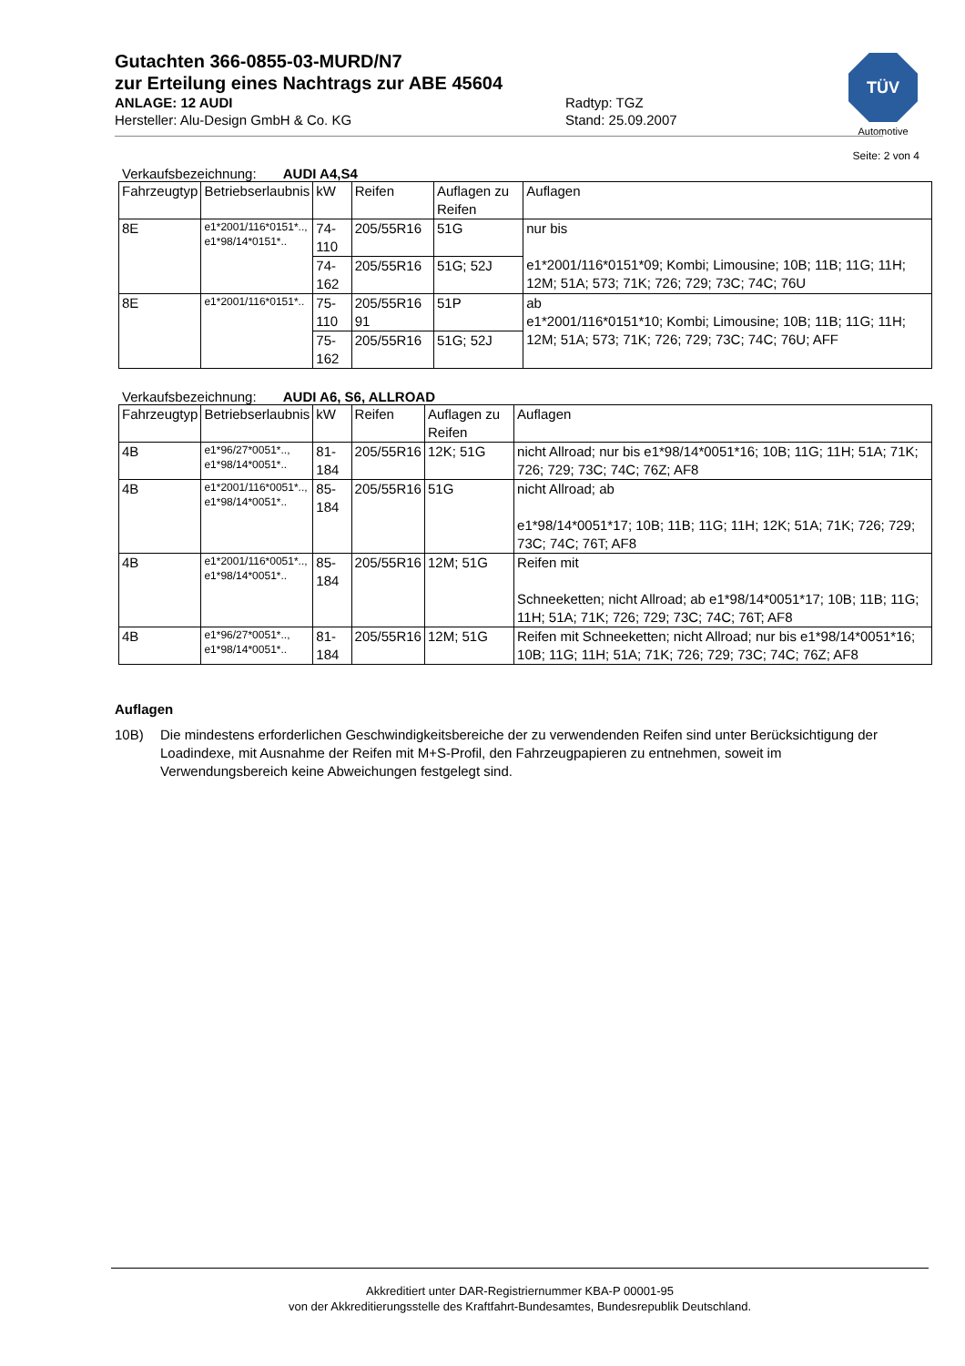TÜV
Automotive
Gutachten 366-0855-03-MURD/N7
zur Erteilung eines Nachtrags zur ABE 45604
ANLAGE: 12 AUDI
Hersteller: Alu-Design GmbH & Co. KG
Radtyp: TGZ
Stand: 25.09.2007
Seite: 2 von 4
Verkaufsbezeichnung: AUDI A4,S4
| Fahrzeugtyp | Betriebserlaubnis | kW | Reifen | Auflagen zu Reifen | Auflagen |
| --- | --- | --- | --- | --- | --- |
| 8E | e1*2001/116*0151*.., e1*98/14*0151*.. | 74-110 | 205/55R16 | 51G | nur bis e1*2001/116*0151*09; Kombi; Limousine; 10B; 11B; 11G; 11H; 12M; 51A; 573; 71K; 726; 729; 73C; 74C; 76U |
| | | 74-162 | 205/55R16 | 51G; 52J | |
| 8E | e1*2001/116*0151*.. | 75-110 | 205/55R16 91 | 51P | ab e1*2001/116*0151*10; Kombi; Limousine; 10B; 11B; 11G; 11H; 12M; 51A; 573; 71K; 726; 729; 73C; 74C; 76U; AFF |
| | | 75-162 | 205/55R16 | 51G; 52J | |
Verkaufsbezeichnung: AUDI A6, S6, ALLROAD
| Fahrzeugtyp | Betriebserlaubnis | kW | Reifen | Auflagen zu Reifen | Auflagen |
| --- | --- | --- | --- | --- | --- |
| 4B | e1*96/27*0051*.., e1*98/14*0051*.. | 81-184 | 205/55R16 | 12K; 51G | nicht Allroad; nur bis e1*98/14*0051*16; 10B; 11G; 11H; 51A; 71K; 726; 729; 73C; 74C; 76Z; AF8 |
| 4B | e1*2001/116*0051*.., e1*98/14*0051*.. | 85-184 | 205/55R16 | 51G | nicht Allroad; ab e1*98/14*0051*17; 10B; 11B; 11G; 11H; 12K; 51A; 71K; 726; 729; 73C; 74C; 76T; AF8 |
| 4B | e1*2001/116*0051*.., e1*98/14*0051*.. | 85-184 | 205/55R16 | 12M; 51G | Reifen mit Schneeketten; nicht Allroad; ab e1*98/14*0051*17; 10B; 11B; 11G; 11H; 51A; 71K; 726; 729; 73C; 74C; 76T; AF8 |
| 4B | e1*96/27*0051*.., e1*98/14*0051*.. | 81-184 | 205/55R16 | 12M; 51G | Reifen mit Schneeketten; nicht Allroad; nur bis e1*98/14*0051*16; 10B; 11G; 11H; 51A; 71K; 726; 729; 73C; 74C; 76Z; AF8 |
Auflagen
10B) Die mindestens erforderlichen Geschwindigkeitsbereiche der zu verwendenden Reifen sind unter Berücksichtigung der Loadindexe, mit Ausnahme der Reifen mit M+S-Profil, den Fahrzeugpapieren zu entnehmen, soweit im Verwendungsbereich keine Abweichungen festgelegt sind.
Akkreditiert unter DAR-Registriernummer KBA-P 00001-95
von der Akkreditierungsstelle des Kraftfahrt-Bundesamtes, Bundesrepublik Deutschland.